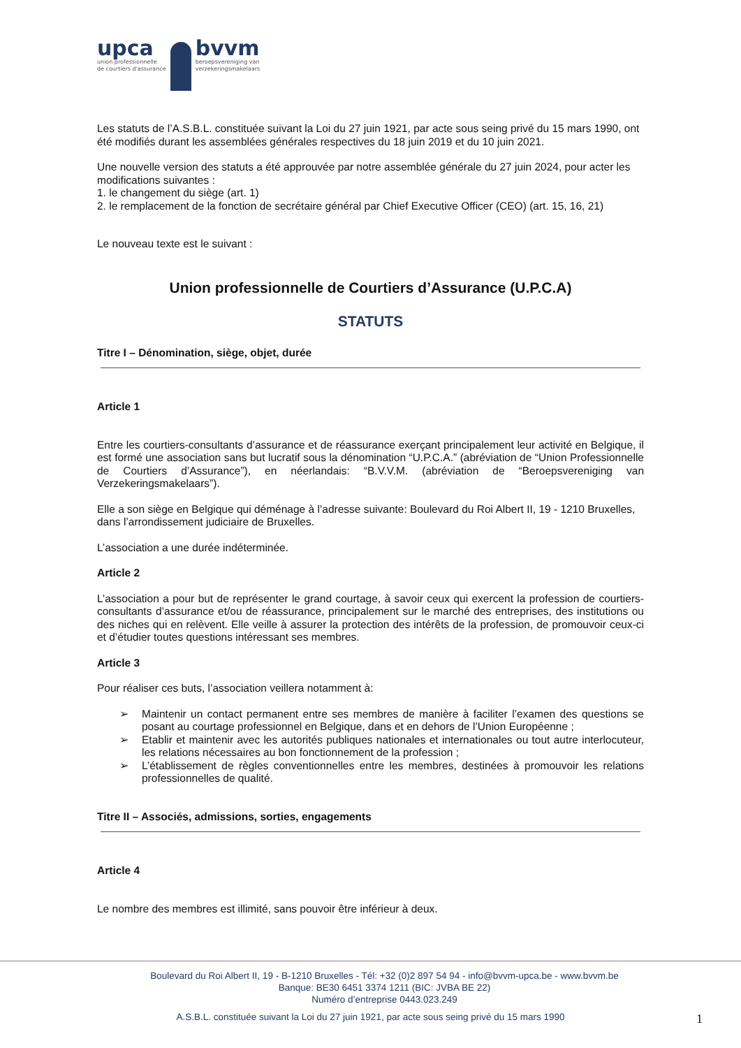upca
union professionnelle
de courtiers d'assurance
bvvm
beroepsvereniging van
verzekeringsmakelaars
Les statuts de l’A.S.B.L. constituée suivant la Loi du 27 juin 1921, par acte sous seing privé du 15 mars 1990, ont été modifiés durant les assemblées générales respectives du 18 juin 2019 et du 10 juin 2021.
Une nouvelle version des statuts a été approuvée par notre assemblée générale du 27 juin 2024, pour acter les modifications suivantes :
1. le changement du siège (art. 1)
2. le remplacement de la fonction de secrétaire général par Chief Executive Officer (CEO) (art. 15, 16, 21)
Le nouveau texte est le suivant :
Union professionnelle de Courtiers d’Assurance (U.P.C.A)
STATUTS
Titre I – Dénomination, siège, objet, durée
Article 1
Entre les courtiers-consultants d’assurance et de réassurance exerçant principalement leur activité en Belgique, il est formé une association sans but lucratif sous la dénomination “U.P.C.A.” (abréviation de “Union Professionnelle de Courtiers d’Assurance”), en néerlandais: “B.V.V.M. (abréviation de “Beroepsvereniging van Verzekeringsmakelaars”).
Elle a son siège en Belgique qui déménage à l’adresse suivante: Boulevard du Roi Albert II, 19 - 1210 Bruxelles, dans l’arrondissement judiciaire de Bruxelles.
L’association a une durée indéterminée.
Article 2
L’association a pour but de représenter le grand courtage, à savoir ceux qui exercent la profession de courtiers-consultants d’assurance et/ou de réassurance, principalement sur le marché des entreprises, des institutions ou des niches qui en relèvent. Elle veille à assurer la protection des intérêts de la profession, de promouvoir ceux-ci et d’étudier toutes questions intéressant ses membres.
Article 3
Pour réaliser ces buts, l’association veillera notamment à:
➢ Maintenir un contact permanent entre ses membres de manière à faciliter l’examen des questions se posant au courtage professionnel en Belgique, dans et en dehors de l’Union Européenne ;
➢ Etablir et maintenir avec les autorités publiques nationales et internationales ou tout autre interlocuteur, les relations nécessaires au bon fonctionnement de la profession ;
➢ L’établissement de règles conventionnelles entre les membres, destinées à promouvoir les relations professionnelles de qualité.
Titre II – Associés, admissions, sorties, engagements
Article 4
Le nombre des membres est illimité, sans pouvoir être inférieur à deux.
Boulevard du Roi Albert II, 19 - B-1210 Bruxelles - Tél: +32 (0)2 897 54 94 - info@bvvm-upca.be - www.bvvm.be
Banque: BE30 6451 3374 1211 (BIC: JVBA BE 22)
Numéro d’entreprise 0443.023.249
A.S.B.L. constituée suivant la Loi du 27 juin 1921, par acte sous seing privé du 15 mars 1990
1